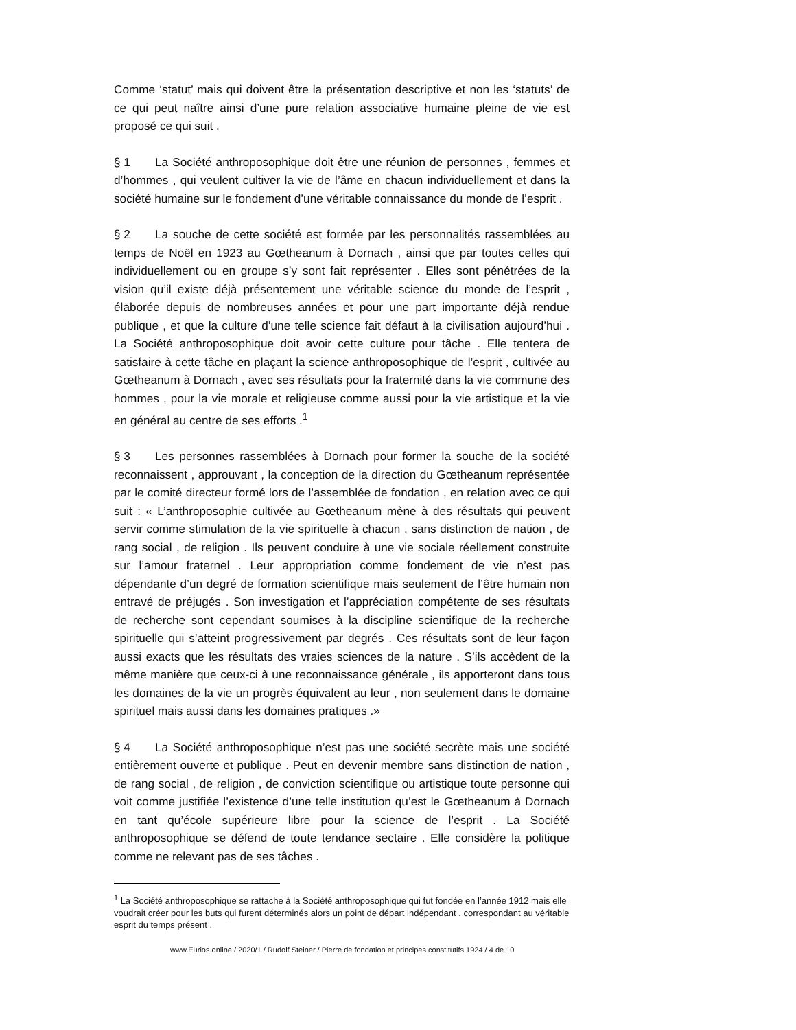Comme ‘statut’ mais qui doivent être la présentation descriptive et non les ‘statuts’ de ce qui peut naître ainsi d’une pure relation associative humaine pleine de vie est proposé ce qui suit .
§ 1 La Société anthroposophique doit être une réunion de personnes , femmes et d’hommes , qui veulent cultiver la vie de l’âme en chacun individuellement et dans la société humaine sur le fondement d’une véritable connaissance du monde de l’esprit .
§ 2 La souche de cette société est formée par les personnalités rassemblées au temps de Noël en 1923 au Gœtheanum à Dornach , ainsi que par toutes celles qui individuellement ou en groupe s’y sont fait représenter . Elles sont pénétrées de la vision qu’il existe déjà présentement une véritable science du monde de l’esprit , élaborée depuis de nombreuses années et pour une part importante déjà rendue publique , et que la culture d’une telle science fait défaut à la civilisation aujourd’hui . La Société anthroposophique doit avoir cette culture pour tâche . Elle tentera de satisfaire à cette tâche en plaçant la science anthroposophique de l’esprit , cultivée au Gœtheanum à Dornach , avec ses résultats pour la fraternité dans la vie commune des hommes , pour la vie morale et religieuse comme aussi pour la vie artistique et la vie en général au centre de ses efforts .<sup>1</sup>
§ 3 Les personnes rassemblées à Dornach pour former la souche de la société reconnaissent , approuvant , la conception de la direction du Gœtheanum représentée par le comité directeur formé lors de l’assemblée de fondation , en relation avec ce qui suit : « L’anthroposophie cultivée au Gœtheanum mène à des résultats qui peuvent servir comme stimulation de la vie spirituelle à chacun , sans distinction de nation , de rang social , de religion . Ils peuvent conduire à une vie sociale réellement construite sur l’amour fraternel . Leur appropriation comme fondement de vie n’est pas dépendante d’un degré de formation scientifique mais seulement de l’être humain non entravé de préjugés . Son investigation et l’appréciation compétente de ses résultats de recherche sont cependant soumises à la discipline scientifique de la recherche spirituelle qui s’atteint progressivement par degrés . Ces résultats sont de leur façon aussi exacts que les résultats des vraies sciences de la nature . S’ils accèdent de la même manière que ceux-ci à une reconnaissance générale , ils apporteront dans tous les domaines de la vie un progrès équivalent au leur , non seulement dans le domaine spirituel mais aussi dans les domaines pratiques .»
§ 4 La Société anthroposophique n’est pas une société secrète mais une société entièrement ouverte et publique . Peut en devenir membre sans distinction de nation , de rang social , de religion , de conviction scientifique ou artistique toute personne qui voit comme justifiée l’existence d’une telle institution qu’est le Gœtheanum à Dornach en tant qu’école supérieure libre pour la science de l’esprit . La Société anthroposophique se défend de toute tendance sectaire . Elle considère la politique comme ne relevant pas de ses tâches .
<sup>1</sup> La Société anthroposophique se rattache à la Société anthroposophique qui fut fondée en l’année 1912 mais elle voudrait créer pour les buts qui furent déterminés alors un point de départ indépendant , correspondant au véritable esprit du temps présent .
www.Eurios.online / 2020/1 / Rudolf Steiner / Pierre de fondation et principes constitutifs 1924 / 4 de 10